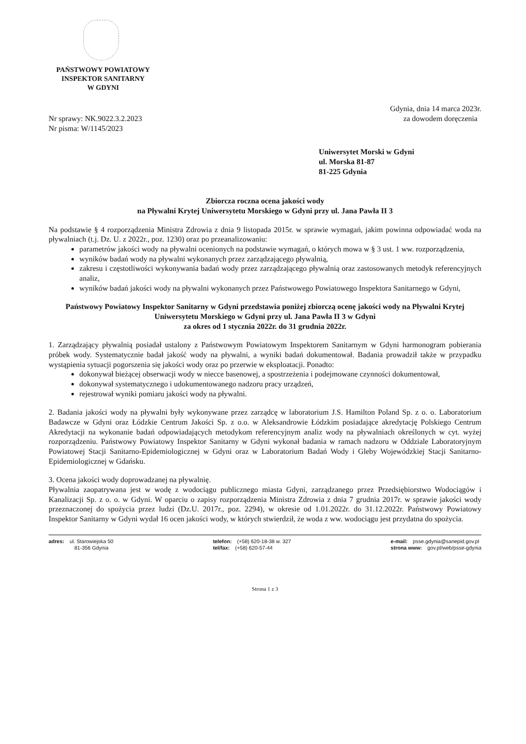PAŃSTWOWY POWIATOWY
INSPEKTOR SANITARNY
W GDYNI
Nr sprawy: NK.9022.3.2.2023
Nr pisma: W/1145/2023
Gdynia, dnia 14 marca 2023r.
za dowodem doręczenia
Uniwersytet Morski w Gdyni
ul. Morska 81-87
81-225 Gdynia
Zbiorcza roczna ocena jakości wody
na Pływalni Krytej Uniwersytetu Morskiego w Gdyni przy ul. Jana Pawła II 3
Na podstawie § 4 rozporządzenia Ministra Zdrowia z dnia 9 listopada 2015r. w sprawie wymagań, jakim powinna odpowiadać woda na pływalniach (t.j. Dz. U. z 2022r., poz. 1230) oraz po przeanalizowaniu:
parametrów jakości wody na pływalni ocenionych na podstawie wymagań, o których mowa w § 3 ust. 1 ww. rozporządzenia,
wyników badań wody na pływalni wykonanych przez zarządzającego pływalnią,
zakresu i częstotliwości wykonywania badań wody przez zarządzającego pływalnią oraz zastosowanych metodyk referencyjnych analiz,
wyników badań jakości wody na pływalni wykonanych przez Państwowego Powiatowego Inspektora Sanitarnego w Gdyni,
Państwowy Powiatowy Inspektor Sanitarny w Gdyni przedstawia poniżej zbiorczą ocenę jakości wody na Pływalni Krytej Uniwersytetu Morskiego w Gdyni przy ul. Jana Pawła II 3 w Gdyni
za okres od 1 stycznia 2022r. do 31 grudnia 2022r.
1. Zarządzający pływalnią posiadał ustalony z Państwowym Powiatowym Inspektorem Sanitarnym w Gdyni harmonogram pobierania próbek wody. Systematycznie badał jakość wody na pływalni, a wyniki badań dokumentował. Badania prowadził także w przypadku wystąpienia sytuacji pogorszenia się jakości wody oraz po przerwie w eksploatacji. Ponadto:
dokonywał bieżącej obserwacji wody w niecce basenowej, a spostrzeżenia i podejmowane czynności dokumentował,
dokonywał systematycznego i udokumentowanego nadzoru pracy urządzeń,
rejestrował wyniki pomiaru jakości wody na pływalni.
2. Badania jakości wody na pływalni były wykonywane przez zarządcę w laboratorium J.S. Hamilton Poland Sp. z o. o. Laboratorium Badawcze w Gdyni oraz Łódzkie Centrum Jakości Sp. z o.o. w Aleksandrowie Łódzkim posiadające akredytację Polskiego Centrum Akredytacji na wykonanie badań odpowiadających metodykom referencyjnym analiz wody na pływalniach określonych w cyt. wyżej rozporządzeniu. Państwowy Powiatowy Inspektor Sanitarny w Gdyni wykonał badania w ramach nadzoru w Oddziale Laboratoryjnym Powiatowej Stacji Sanitarno-Epidemiologicznej w Gdyni oraz w Laboratorium Badań Wody i Gleby Wojewódzkiej Stacji Sanitarno-Epidemiologicznej w Gdańsku.
3. Ocena jakości wody doprowadzanej na pływalnię.
Pływalnia zaopatrywana jest w wodę z wodociągu publicznego miasta Gdyni, zarządzanego przez Przedsiębiorstwo Wodociągów i Kanalizacji Sp. z o. o. w Gdyni. W oparciu o zapisy rozporządzenia Ministra Zdrowia z dnia 7 grudnia 2017r. w sprawie jakości wody przeznaczonej do spożycia przez ludzi (Dz.U. 2017r., poz. 2294), w okresie od 1.01.2022r. do 31.12.2022r. Państwowy Powiatowy Inspektor Sanitarny w Gdyni wydał 16 ocen jakości wody, w których stwierdził, że woda z ww. wodociągu jest przydatna do spożycia.
adres: ul. Starowiejska 50
81-356 Gdynia
telefon: (+58) 620-18-38 w. 327
tel/fax: (+58) 620-57-44
e-mail: psse.gdynia@sanepid.gov.pl
strona www: gov.pl/web/psse-gdynia
Strona 1 z 3